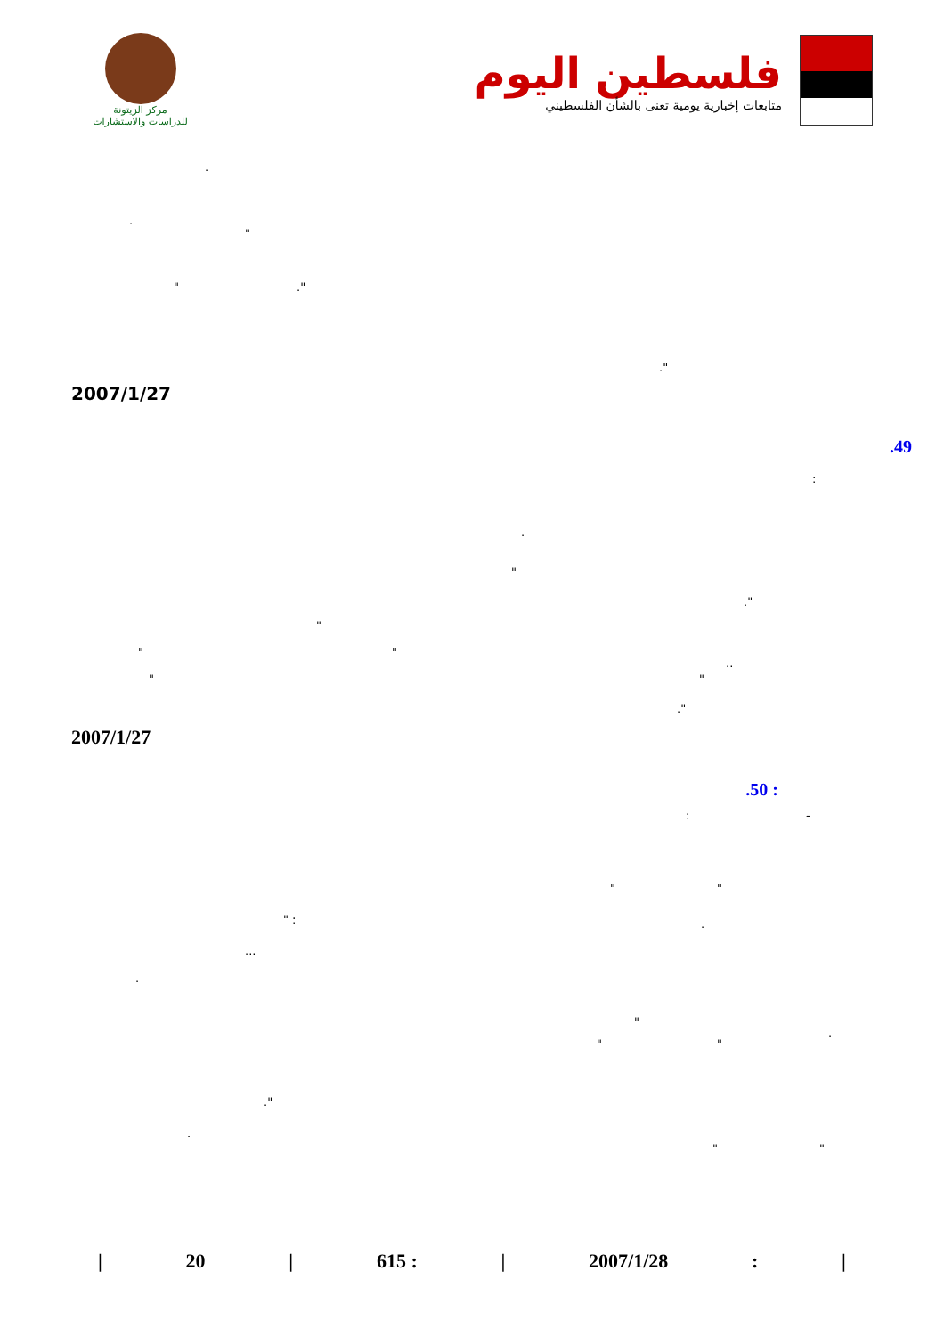مركز الزيتونة
للدراسات والاستشارات
فلسطين اليوم
متابعات إخبارية يومية تعنى بالشأن الفلسطيني
.
.
"
" ."
."
2007/1/27
.49
:
.
"
."
"
" "
..
" "
."
2007/1/27
.50 :
: -
" "
" : .
...
.
"
.
" "
."
.
" "
| 20 | 615 : | 2007/1/28: |